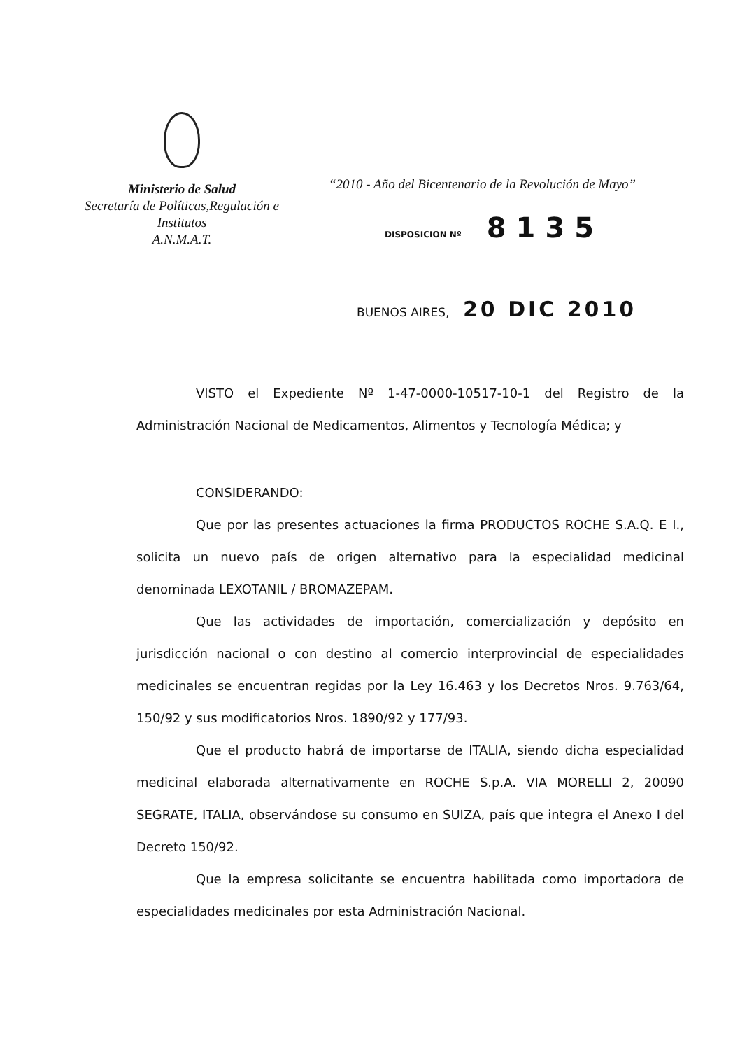Ministerio de Salud
Secretaría de Políticas,Regulación e
Institutos
A.N.M.A.T.
“2010 - Año del Bicentenario de la Revolución de Mayo”
DISPOSICION Nº 8135
BUENOS AIRES, 20 DIC 2010
VISTO el Expediente Nº 1-47-0000-10517-10-1 del Registro de la Administración Nacional de Medicamentos, Alimentos y Tecnología Médica; y
CONSIDERANDO:
Que por las presentes actuaciones la firma PRODUCTOS ROCHE S.A.Q. E I., solicita un nuevo país de origen alternativo para la especialidad medicinal denominada LEXOTANIL / BROMAZEPAM.
Que las actividades de importación, comercialización y depósito en jurisdicción nacional o con destino al comercio interprovincial de especialidades medicinales se encuentran regidas por la Ley 16.463 y los Decretos Nros. 9.763/64, 150/92 y sus modificatorios Nros. 1890/92 y 177/93.
Que el producto habrá de importarse de ITALIA, siendo dicha especialidad medicinal elaborada alternativamente en ROCHE S.p.A. VIA MORELLI 2, 20090 SEGRATE, ITALIA, observándose su consumo en SUIZA, país que integra el Anexo I del Decreto 150/92.
Que la empresa solicitante se encuentra habilitada como importadora de especialidades medicinales por esta Administración Nacional.